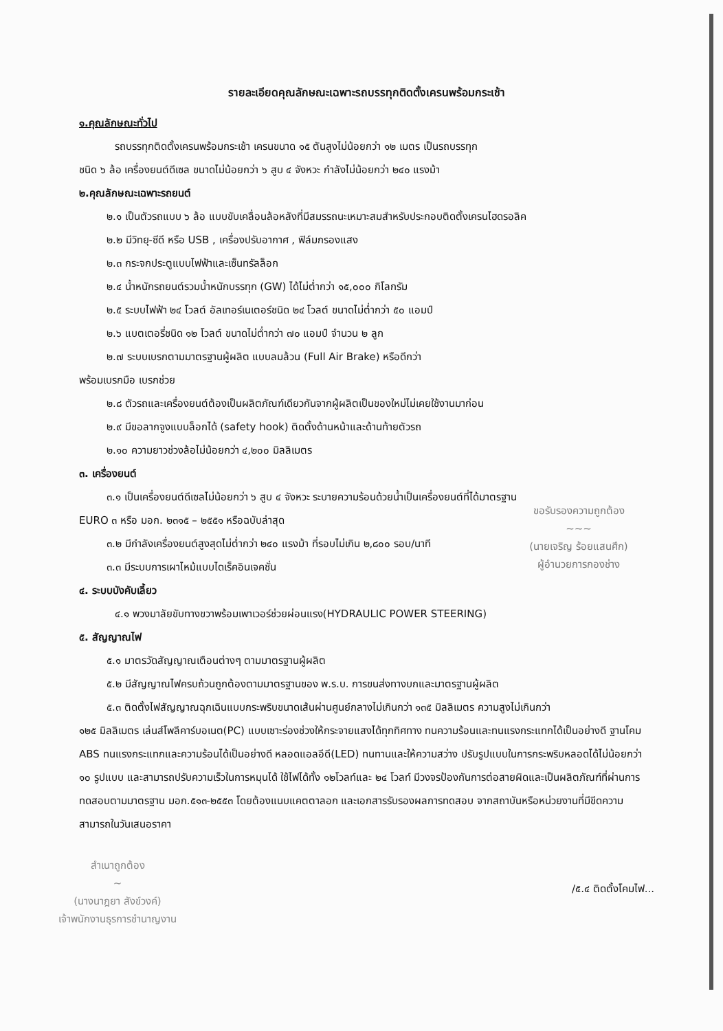รายละเอียดคุณลักษณะเฉพาะรถบรรทุกติดตั้งเครนพร้อมกระเช้า
๑.คุณลักษณะทั่วไป
รถบรรทุกติดตั้งเครนพร้อมกระเช้า เครนขนาด ๑๕ ตันสูงไม่น้อยกว่า ๑๒ เมตร เป็นรถบรรทุก
ชนิด ๖ ล้อ เครื่องยนต์ดีเซล ขนาดไม่น้อยกว่า ๖ สูบ ๔ จังหวะ กำลังไม่น้อยกว่า ๒๔๐ แรงม้า
๒.คุณลักษณะเฉพาะรถยนต์
๒.๑ เป็นตัวรถแบบ ๖ ล้อ แบบขับเคลื่อนล้อหลังที่มีสมรรถนะเหมาะสมสำหรับประกอบติดตั้งเครนไฮดรอลิค
๒.๒ มีวิทยุ-ซีดี หรือ USB , เครื่องปรับอากาศ , ฟิล์มกรองแสง
๒.๓ กระจกประตูแบบไฟฟ้าและเซ็นทรัลล็อก
๒.๔ น้ำหนักรถยนต์รวมน้ำหนักบรรทุก (GW) ได้ไม่ต่ำกว่า ๑๕,๐๐๐ กิโลกรัม
๒.๕ ระบบไฟฟ้า ๒๔ โวลต์ อัลเทอร์เนเตอร์ชนิด ๒๔ โวลต์ ขนาดไม่ต่ำกว่า ๕๐ แอมป์
๒.๖ แบตเตอรี่ชนิด ๑๒ โวลต์ ขนาดไม่ต่ำกว่า ๗๐ แอมป์ จำนวน ๒ ลูก
๒.๗ ระบบเบรกตามมาตรฐานผู้ผลิต แบบลมล้วน (Full Air Brake) หรือดีกว่า
พร้อมเบรกมือ เบรกช่วย
๒.๘ ตัวรถและเครื่องยนต์ต้องเป็นผลิตภัณฑ์เดียวกันจากผู้ผลิตเป็นของใหม่ไม่เคยใช้งานมาก่อน
๒.๙ มีขอลากจูงแบบล็อกได้ (safety hook) ติดตั้งด้านหน้าและด้านท้ายตัวรถ
๒.๑๐ ความยาวช่วงล้อไม่น้อยกว่า ๔,๒๐๐ มิลลิเมตร
๓. เครื่องยนต์
๓.๑ เป็นเครื่องยนต์ดีเซลไม่น้อยกว่า ๖ สูบ ๔ จังหวะ ระบายความร้อนด้วยน้ำเป็นเครื่องยนต์ที่ได้มาตรฐาน
ขอรับรองความถูกต้อง
~~~
(นายเจริญ ร้อยแสนศึก)
ผู้อำนวยการกองช่าง
EURO ๓ หรือ มอก. ๒๓๑๕ – ๒๕๕๑ หรือฉบับล่าสุด
๓.๒ มีกำลังเครื่องยนต์สูงสุดไม่ต่ำกว่า ๒๔๐ แรงม้า ที่รอบไม่เกิน ๒,๘๐๐ รอบ/นาที
๓.๓ มีระบบการเผาไหม้แบบไดเร็คอินเจคชั่น
๔. ระบบบังคับเลี้ยว
๔.๑ พวงมาลัยขับทางขวาพร้อมเพาเวอร์ช่วยผ่อนแรง(HYDRAULIC POWER STEERING)
๕. สัญญาณไฟ
๕.๑ มาตรวัดสัญญาณเตือนต่างๆ ตามมาตรฐานผู้ผลิต
๕.๒ มีสัญญาณไฟครบถ้วนถูกต้องตามมาตรฐานของ พ.ร.บ. การขนส่งทางบกและมาตรฐานผู้ผลิต
๕.๓ ติดตั้งไฟสัญญาณฉุกเฉินแบบกระพริบขนาดเส้นผ่านศูนย์กลางไม่เกินกว่า ๑๓๕ มิลลิเมตร ความสูงไม่เกินกว่า
๑๒๕ มิลลิเมตร เล่นส์โพลีคาร์บอเนต(PC) แบบเซาะร่องช่วงให้กระจายแสงได้ทุกทิศทาง ทนความร้อนและทนแรงกระแทกได้เป็นอย่างดี ฐานโคม ABS ทนแรงกระแทกและความร้อนได้เป็นอย่างดี หลอดแอลอีดี(LED) ทนทานและให้ความสว่าง ปรับรูปแบบในการกระพริบหลอดได้ไม่น้อยกว่า ๑๐ รูปแบบ และสามารถปรับความเร็วในการหมุนได้ ใช้ไฟได้ทั้ง ๑๒โวลท์และ ๒๔ โวลท์ มีวงจรป้องกันการต่อสายผิดและเป็นผลิตภัณฑ์ที่ผ่านการทดสอบตามมาตรฐาน มอก.๕๑๓-๒๕๕๓ โดยต้องแนบแคตตาลอก และเอกสารรับรองผลการทดสอบ จากสถาบันหรือหน่วยงานที่มีขีดความสามารถในวันเสนอราคา
สำเนาถูกต้อง
~
(นางนาฎยา สังข์วงค์)
เจ้าพนักงานธุรการชำนาญงาน
/๕.๔ ติดตั้งโคมไฟ...